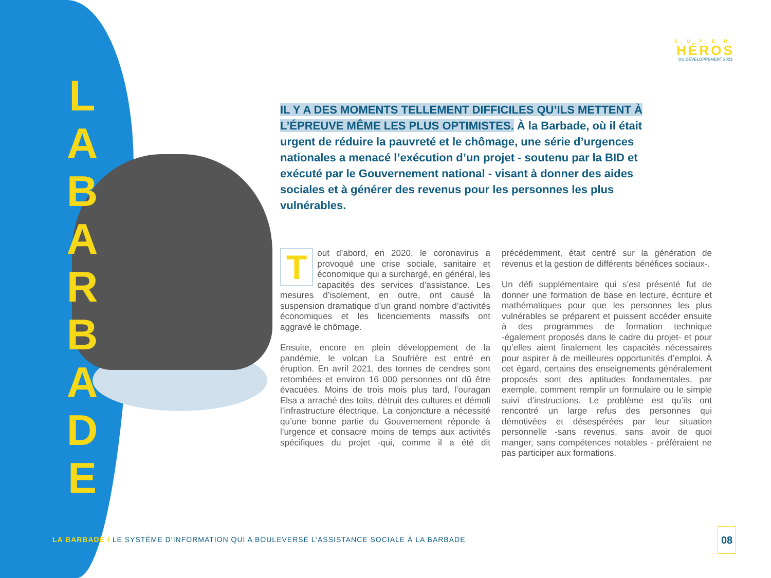L A B A R B A D E
SUPER
HÉROS
DU DÉVELOPPEMENT 2023
IL Y A DES MOMENTS TELLEMENT DIFFICILES QU’ILS METTENT À L’ÉPREUVE MÊME LES PLUS OPTIMISTES. À la Barbade, où il était urgent de réduire la pauvreté et le chômage, une série d’urgences nationales a menacé l’exécution d’un projet - soutenu par la BID et exécuté par le Gouvernement national - visant à donner des aides sociales et à générer des revenus pour les personnes les plus vulnérables.
Tout d’abord, en 2020, le coronavirus a provoqué une crise sociale, sanitaire et économique qui a surchargé, en général, les capacités des services d’assistance. Les mesures d’isolement, en outre, ont causé la suspension dramatique d’un grand nombre d’activités économiques et les licenciements massifs ont aggravé le chômage.
Ensuite, encore en plein développement de la pandémie, le volcan La Soufrière est entré en éruption. En avril 2021, des tonnes de cendres sont retombées et environ 16 000 personnes ont dû être évacuées. Moins de trois mois plus tard, l’ouragan Elsa a arraché des toits, détruit des cultures et démoli l’infrastructure électrique. La conjoncture a nécessité qu’une bonne partie du Gouvernement réponde à l’urgence et consacre moins de temps aux activités spécifiques du projet -qui, comme il a été dit précédemment, était centré sur la génération de revenus et la gestion de différents bénéfices sociaux-.
Un défi supplémentaire qui s’est présenté fut de donner une formation de base en lecture, écriture et mathématiques pour que les personnes les plus vulnérables se préparent et puissent accéder ensuite à des programmes de formation technique -également proposés dans le cadre du projet- et pour qu’elles aient finalement les capacités nécessaires pour aspirer à de meilleures opportunités d’emploi. À cet égard, certains des enseignements généralement proposés sont des aptitudes fondamentales, par exemple, comment remplir un formulaire ou le simple suivi d’instructions. Le problème est qu’ils ont rencontré un large refus des personnes qui démotivées et désespérées par leur situation personnelle -sans revenus, sans avoir de quoi manger, sans compétences notables - préféraient ne pas participer aux formations.
LA BARBADE / LE SYSTÈME D’INFORMATION QUI A BOULEVERSÉ L’ASSISTANCE SOCIALE À LA BARBADE
08